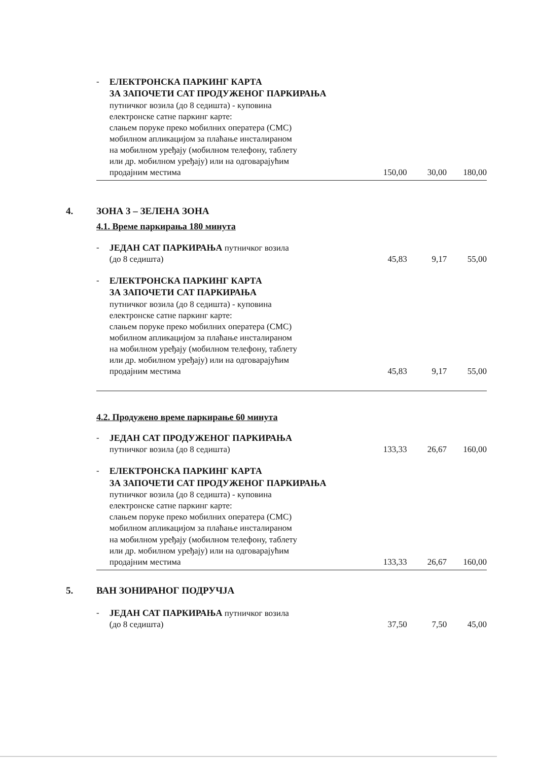| - | ЕЛЕКТРОНСКА ПАРКИНГ КАРТА ЗА ЗАПОЧЕТИ САТ ПРОДУЖЕНОГ ПАРКИРАЊА путничког возила (до 8 седишта) - куповина електронске сатне паркинг карте: слањем поруке преко мобилних оператера (СМС) мобилном апликацијом за плаћање инсталираном на мобилном уређају (мобилном телефону, таблету или др. мобилном уређају) или на одговарајућим продајним местима | 150,00 | 30,00 | 180,00 |
4. ЗОНА 3 – ЗЕЛЕНА ЗОНА
4.1. Време паркирања 180 минута
| - | ЈЕДАН САТ ПАРКИРАЊА путничког возила (до 8 седишта) | 45,83 | 9,17 | 55,00 |
| - | ЕЛЕКТРОНСКА ПАРКИНГ КАРТА ЗА ЗАПОЧЕТИ САТ ПАРКИРАЊА путничког возила (до 8 седишта) - куповина електронске сатне паркинг карте: слањем поруке преко мобилних оператера (СМС) мобилном апликацијом за плаћање инсталираном на мобилном уређају (мобилном телефону, таблету или др. мобилном уређају) или на одговарајућим продајним местима | 45,83 | 9,17 | 55,00 |
4.2. Продужено време паркирање 60 минута
| - | ЈЕДАН САТ ПРОДУЖЕНОГ ПАРКИРАЊА путничког возила (до 8 седишта) | 133,33 | 26,67 | 160,00 |
| - | ЕЛЕКТРОНСКА ПАРКИНГ КАРТА ЗА ЗАПОЧЕТИ САТ ПРОДУЖЕНОГ ПАРКИРАЊА путничког возила (до 8 седишта) - куповина електронске сатне паркинг карте: слањем поруке преко мобилних оператера (СМС) мобилном апликацијом за плаћање инсталираном на мобилном уређају (мобилном телефону, таблету или др. мобилном уређају) или на одговарајућим продајним местима | 133,33 | 26,67 | 160,00 |
5. ВАН ЗОНИРАНОГ ПОДРУЧЈА
| - | ЈЕДАН САТ ПАРКИРАЊА путничког возила (до 8 седишта) | 37,50 | 7,50 | 45,00 |